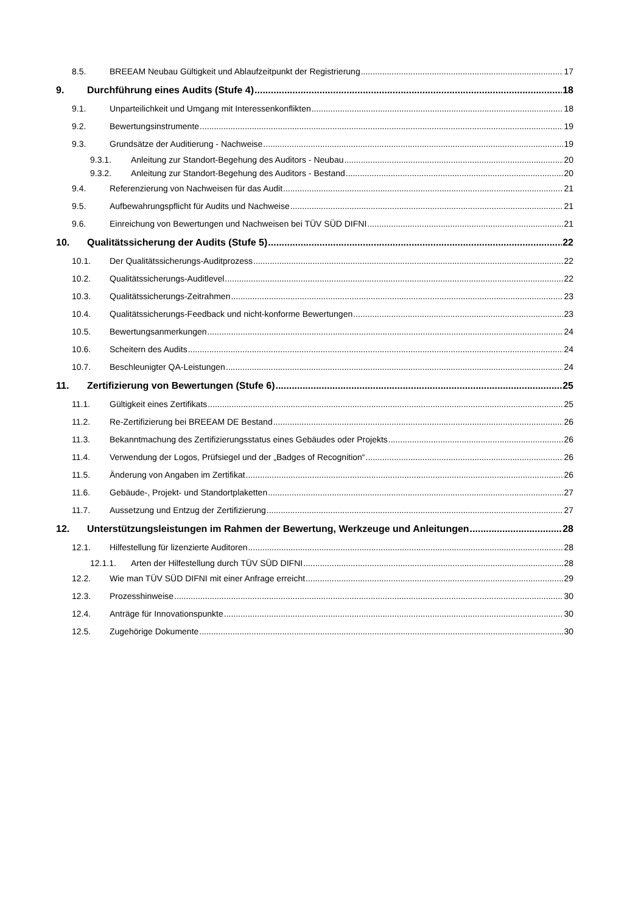8.5. BREEAM Neubau Gültigkeit und Ablaufzeitpunkt der Registrierung 17
9. Durchführung eines Audits (Stufe 4) 18
9.1. Unparteilichkeit und Umgang mit Interessenkonflikten 18
9.2. Bewertungsinstrumente 19
9.3. Grundsätze der Auditierung - Nachweise 19
9.3.1. Anleitung zur Standort-Begehung des Auditors - Neubau 20
9.3.2. Anleitung zur Standort-Begehung des Auditors - Bestand 20
9.4. Referenzierung von Nachweisen für das Audit 21
9.5. Aufbewahrungspflicht für Audits und Nachweise 21
9.6. Einreichung von Bewertungen und Nachweisen bei TÜV SÜD DIFNI 21
10. Qualitätssicherung der Audits (Stufe 5) 22
10.1. Der Qualitätssicherungs-Auditprozess 22
10.2. Qualitätssicherungs-Auditlevel 22
10.3. Qualitätssicherungs-Zeitrahmen 23
10.4. Qualitätssicherungs-Feedback und nicht-konforme Bewertungen 23
10.5. Bewertungsanmerkungen 24
10.6. Scheitern des Audits 24
10.7. Beschleunigter QA-Leistungen 24
11. Zertifizierung von Bewertungen (Stufe 6) 25
11.1. Gültigkeit eines Zertifikats 25
11.2. Re-Zertifizierung bei BREEAM DE Bestand 26
11.3. Bekanntmachung des Zertifizierungsstatus eines Gebäudes oder Projekts 26
11.4. Verwendung der Logos, Prüfsiegel und der „Badges of Recognition“ 26
11.5. Änderung von Angaben im Zertifikat 26
11.6. Gebäude-, Projekt- und Standortplaketten 27
11.7. Aussetzung und Entzug der Zertifizierung 27
12. Unterstützungsleistungen im Rahmen der Bewertung, Werkzeuge und Anleitungen 28
12.1. Hilfestellung für lizenzierte Auditoren 28
12.1.1. Arten der Hilfestellung durch TÜV SÜD DIFNI 28
12.2. Wie man TÜV SÜD DIFNI mit einer Anfrage erreicht 29
12.3. Prozesshinweise 30
12.4. Anträge für Innovationspunkte 30
12.5. Zugehörige Dokumente 30